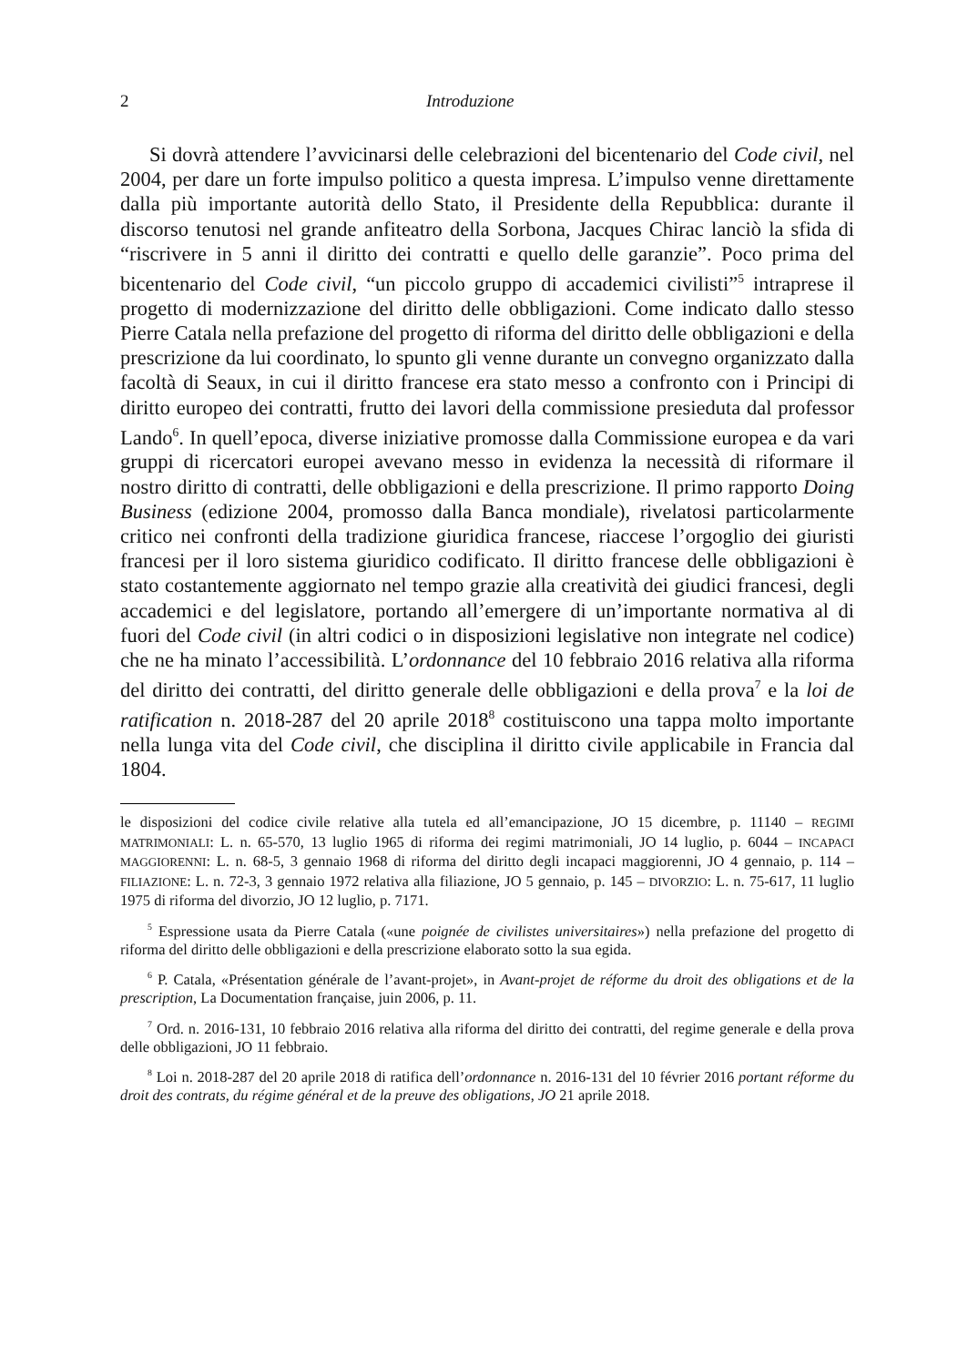2 Introduzione
Si dovrà attendere l’avvicinarsi delle celebrazioni del bicentenario del Code civil, nel 2004, per dare un forte impulso politico a questa impresa. L’impulso venne direttamente dalla più importante autorità dello Stato, il Presidente della Repubblica: durante il discorso tenutosi nel grande anfiteatro della Sorbona, Jacques Chirac lanciò la sfida di “riscrivere in 5 anni il diritto dei contratti e quello delle garanzie”. Poco prima del bicentenario del Code civil, “un piccolo gruppo di accademici civilisti”<sup>5</sup> intraprese il progetto di modernizzazione del diritto delle obbligazioni. Come indicato dallo stesso Pierre Catala nella prefazione del progetto di riforma del diritto delle obbligazioni e della prescrizione da lui coordinato, lo spunto gli venne durante un convegno organizzato dalla facoltà di Seaux, in cui il diritto francese era stato messo a confronto con i Principi di diritto europeo dei contratti, frutto dei lavori della commissione presieduta dal professor Lando<sup>6</sup>. In quell’epoca, diverse iniziative promosse dalla Commissione europea e da vari gruppi di ricercatori europei avevano messo in evidenza la necessità di riformare il nostro diritto di contratti, delle obbligazioni e della prescrizione. Il primo rapporto Doing Business (edizione 2004, promosso dalla Banca mondiale), rivelatosi particolarmente critico nei confronti della tradizione giuridica francese, riaccese l’orgoglio dei giuristi francesi per il loro sistema giuridico codificato. Il diritto francese delle obbligazioni è stato costantemente aggiornato nel tempo grazie alla creatività dei giudici francesi, degli accademici e del legislatore, portando all’emergere di un’importante normativa al di fuori del Code civil (in altri codici o in disposizioni legislative non integrate nel codice) che ne ha minato l’accessibilità. L’ordonnance del 10 febbraio 2016 relativa alla riforma del diritto dei contratti, del diritto generale delle obbligazioni e della prova<sup>7</sup> e la loi de ratification n. 2018-287 del 20 aprile 2018<sup>8</sup> costituiscono una tappa molto importante nella lunga vita del Code civil, che disciplina il diritto civile applicabile in Francia dal 1804.
le disposizioni del codice civile relative alla tutela ed all’emancipazione, JO 15 dicembre, p. 11140 – REGIMI MATRIMONIALI: L. n. 65-570, 13 luglio 1965 di riforma dei regimi matrimoniali, JO 14 luglio, p. 6044 – INCAPACI MAGGIORENNI: L. n. 68-5, 3 gennaio 1968 di riforma del diritto degli incapaci maggiorenni, JO 4 gennaio, p. 114 – FILIAZIONE: L. n. 72-3, 3 gennaio 1972 relativa alla filiazione, JO 5 gennaio, p. 145 – DIVORZIO: L. n. 75-617, 11 luglio 1975 di riforma del divorzio, JO 12 luglio, p. 7171.
<sup>5</sup> Espressione usata da Pierre Catala («une poignée de civilistes universitaires») nella prefazione del progetto di riforma del diritto delle obbligazioni e della prescrizione elaborato sotto la sua egida.
<sup>6</sup> P. Catala, «Présentation générale de l’avant-projet», in Avant-projet de réforme du droit des obligations et de la prescription, La Documentation française, juin 2006, p. 11.
<sup>7</sup> Ord. n. 2016-131, 10 febbraio 2016 relativa alla riforma del diritto dei contratti, del regime generale e della prova delle obbligazioni, JO 11 febbraio.
<sup>8</sup> Loi n. 2018-287 del 20 aprile 2018 di ratifica dell’ordonnance n. 2016-131 del 10 février 2016 portant réforme du droit des contrats, du régime général et de la preuve des obligations, JO 21 aprile 2018.